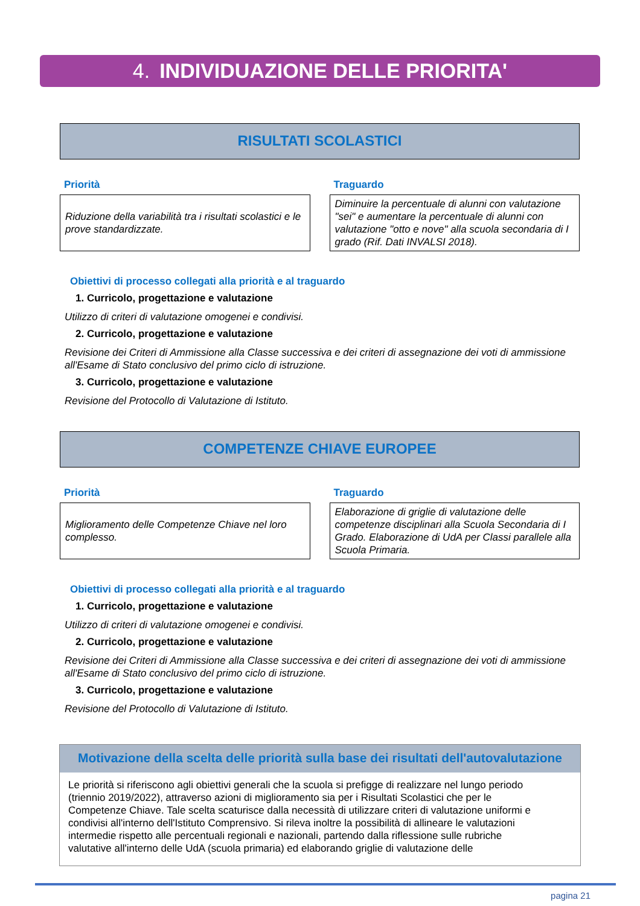4. INDIVIDUAZIONE DELLE PRIORITA'
RISULTATI SCOLASTICI
Priorità
Riduzione della variabilità tra i risultati scolastici e le prove standardizzate.
Traguardo
Diminuire la percentuale di alunni con valutazione "sei" e aumentare la percentuale di alunni con valutazione "otto e nove" alla scuola secondaria di I grado (Rif. Dati INVALSI 2018).
Obiettivi di processo collegati alla priorità e al traguardo
1. Curricolo, progettazione e valutazione
Utilizzo di criteri di valutazione omogenei e condivisi.
2. Curricolo, progettazione e valutazione
Revisione dei Criteri di Ammissione alla Classe successiva e dei criteri di assegnazione dei voti di ammissione all'Esame di Stato conclusivo del primo ciclo di istruzione.
3. Curricolo, progettazione e valutazione
Revisione del Protocollo di Valutazione di Istituto.
COMPETENZE CHIAVE EUROPEE
Priorità
Miglioramento delle Competenze Chiave nel loro complesso.
Traguardo
Elaborazione di griglie di valutazione delle competenze disciplinari alla Scuola Secondaria di I Grado. Elaborazione di UdA per Classi parallele alla Scuola Primaria.
Obiettivi di processo collegati alla priorità e al traguardo
1. Curricolo, progettazione e valutazione
Utilizzo di criteri di valutazione omogenei e condivisi.
2. Curricolo, progettazione e valutazione
Revisione dei Criteri di Ammissione alla Classe successiva e dei criteri di assegnazione dei voti di ammissione all'Esame di Stato conclusivo del primo ciclo di istruzione.
3. Curricolo, progettazione e valutazione
Revisione del Protocollo di Valutazione di Istituto.
Motivazione della scelta delle priorità sulla base dei risultati dell'autovalutazione
Le priorità si riferiscono agli obiettivi generali che la scuola si prefigge di realizzare nel lungo periodo (triennio 2019/2022), attraverso azioni di miglioramento sia per i Risultati Scolastici che per le Competenze Chiave. Tale scelta scaturisce dalla necessità di utilizzare criteri di valutazione uniformi e condivisi all'interno dell'Istituto Comprensivo. Si rileva inoltre la possibilità di allineare le valutazioni intermedie rispetto alle percentuali regionali e nazionali, partendo dalla riflessione sulle rubriche valutative all'interno delle UdA (scuola primaria) ed elaborando griglie di valutazione delle
pagina 21